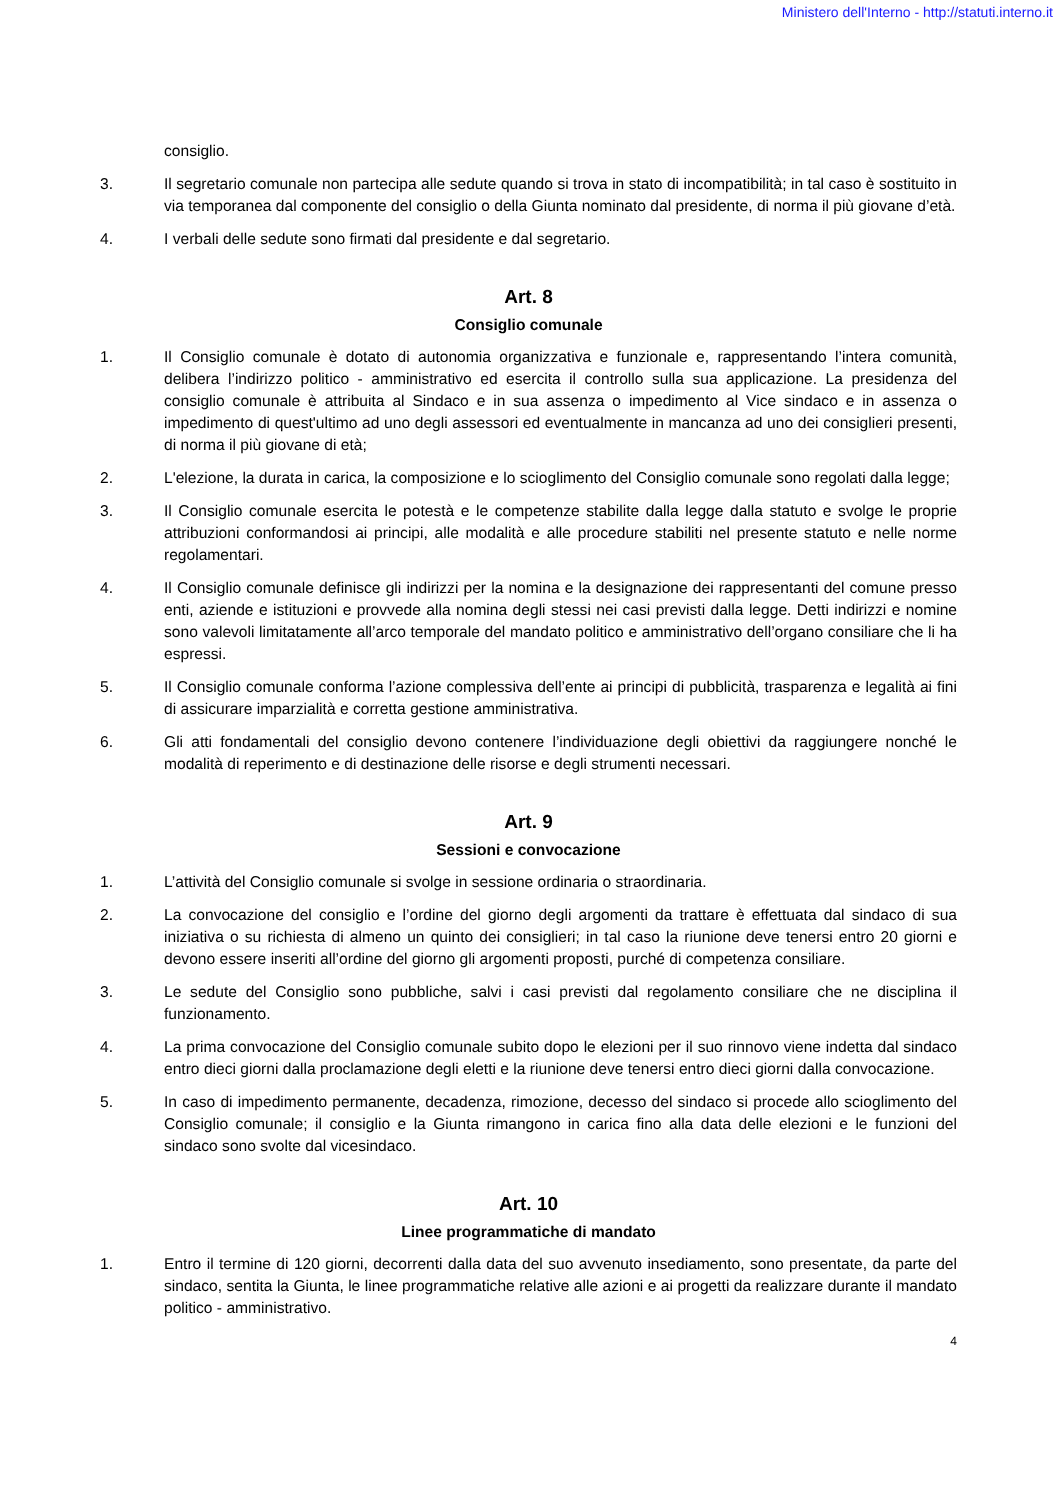Ministero dell'Interno - http://statuti.interno.it
consiglio.
3. Il segretario comunale non partecipa alle sedute quando si trova in stato di incompatibilità; in tal caso è sostituito in via temporanea dal componente del consiglio o della Giunta nominato dal presidente, di norma il più giovane d’età.
4. I verbali delle sedute sono firmati dal presidente e dal segretario.
Art. 8
Consiglio comunale
1. Il Consiglio comunale è dotato di autonomia organizzativa e funzionale e, rappresentando l’intera comunità, delibera l’indirizzo politico - amministrativo ed esercita il controllo sulla sua applicazione. La presidenza del consiglio comunale è attribuita al Sindaco e in sua assenza o impedimento al Vice sindaco e in assenza o impedimento di quest'ultimo ad uno degli assessori ed eventualmente in mancanza ad uno dei consiglieri presenti, di norma il più giovane di età;
2. L'elezione, la durata in carica, la composizione e lo scioglimento del Consiglio comunale sono regolati dalla legge;
3. Il Consiglio comunale esercita le potestà e le competenze stabilite dalla legge dalla statuto e svolge le proprie attribuzioni conformandosi ai principi, alle modalità e alle procedure stabiliti nel presente statuto e nelle norme regolamentari.
4. Il Consiglio comunale definisce gli indirizzi per la nomina e la designazione dei rappresentanti del comune presso enti, aziende e istituzioni e provvede alla nomina degli stessi nei casi previsti dalla legge. Detti indirizzi e nomine sono valevoli limitatamente all’arco temporale del mandato politico e amministrativo dell’organo consiliare che li ha espressi.
5. Il Consiglio comunale conforma l’azione complessiva dell’ente ai principi di pubblicità, trasparenza e legalità ai fini di assicurare imparzialità e corretta gestione amministrativa.
6. Gli atti fondamentali del consiglio devono contenere l’individuazione degli obiettivi da raggiungere nonché le modalità di reperimento e di destinazione delle risorse e degli strumenti necessari.
Art. 9
Sessioni e convocazione
1. L’attività del Consiglio comunale si svolge in sessione ordinaria o straordinaria.
2. La convocazione del consiglio e l’ordine del giorno degli argomenti da trattare è effettuata dal sindaco di sua iniziativa o su richiesta di almeno un quinto dei consiglieri; in tal caso la riunione deve tenersi entro 20 giorni e devono essere inseriti all’ordine del giorno gli argomenti proposti, purché di competenza consiliare.
3. Le sedute del Consiglio sono pubbliche, salvi i casi previsti dal regolamento consiliare che ne disciplina il funzionamento.
4. La prima convocazione del Consiglio comunale subito dopo le elezioni per il suo rinnovo viene indetta dal sindaco entro dieci giorni dalla proclamazione degli eletti e la riunione deve tenersi entro dieci giorni dalla convocazione.
5. In caso di impedimento permanente, decadenza, rimozione, decesso del sindaco si procede allo scioglimento del Consiglio comunale; il consiglio e la Giunta rimangono in carica fino alla data delle elezioni e le funzioni del sindaco sono svolte dal vicesindaco.
Art. 10
Linee programmatiche di mandato
1. Entro il termine di 120 giorni, decorrenti dalla data del suo avvenuto insediamento, sono presentate, da parte del sindaco, sentita la Giunta, le linee programmatiche relative alle azioni e ai progetti da realizzare durante il mandato politico - amministrativo.
4